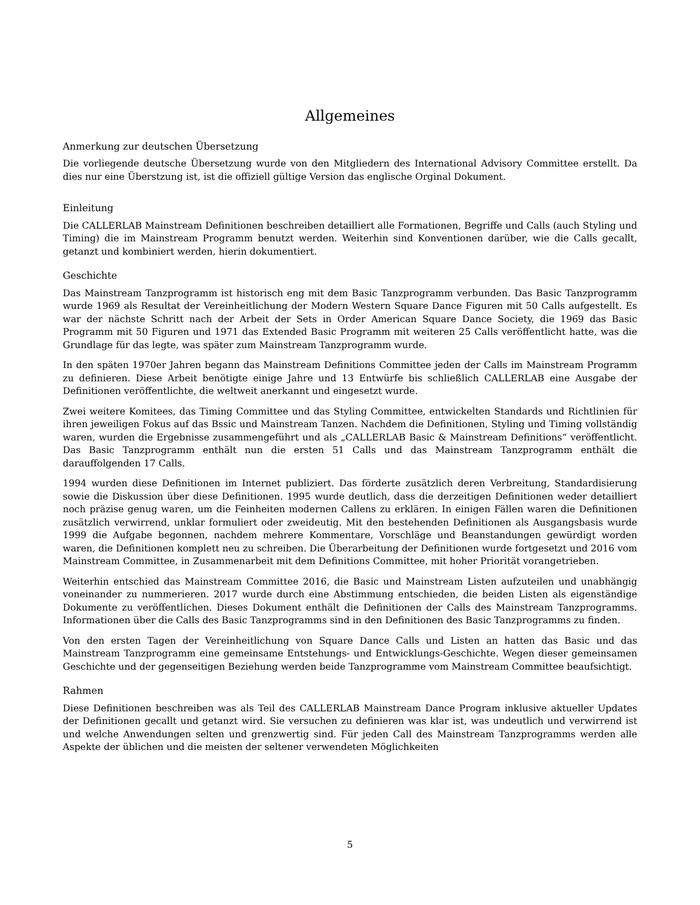Allgemeines
Anmerkung zur deutschen Übersetzung
Die vorliegende deutsche Übersetzung wurde von den Mitgliedern des International Advisory Committee erstellt. Da dies nur eine Überstzung ist, ist die offiziell gültige Version das englische Orginal Dokument.
Einleitung
Die CALLERLAB Mainstream Definitionen beschreiben detailliert alle Formationen, Begriffe und Calls (auch Styling und Timing) die im Mainstream Programm benutzt werden. Weiterhin sind Konventionen darüber, wie die Calls gecallt, getanzt und kombiniert werden, hierin dokumentiert.
Geschichte
Das Mainstream Tanzprogramm ist historisch eng mit dem Basic Tanzprogramm verbunden. Das Basic Tanzprogramm wurde 1969 als Resultat der Vereinheitlichung der Modern Western Square Dance Figuren mit 50 Calls aufgestellt. Es war der nächste Schritt nach der Arbeit der Sets in Order American Square Dance Society, die 1969 das Basic Programm mit 50 Figuren und 1971 das Extended Basic Programm mit weiteren 25 Calls veröffentlicht hatte, was die Grundlage für das legte, was später zum Mainstream Tanzprogramm wurde.
In den späten 1970er Jahren begann das Mainstream Definitions Committee jeden der Calls im Mainstream Programm zu definieren. Diese Arbeit benötigte einige Jahre und 13 Entwürfe bis schließlich CALLERLAB eine Ausgabe der Definitionen veröffentlichte, die weltweit anerkannt und eingesetzt wurde.
Zwei weitere Komitees, das Timing Committee und das Styling Committee, entwickelten Standards und Richtlinien für ihren jeweiligen Fokus auf das Bssic und Mainstream Tanzen. Nachdem die Definitionen, Styling und Timing vollständig waren, wurden die Ergebnisse zusammengeführt und als „CALLERLAB Basic & Mainstream Definitions“ veröffentlicht. Das Basic Tanzprogramm enthält nun die ersten 51 Calls und das Mainstream Tanzprogramm enthält die darauffolgenden 17 Calls.
1994 wurden diese Definitionen im Internet publiziert. Das förderte zusätzlich deren Verbreitung, Standardisierung sowie die Diskussion über diese Definitionen. 1995 wurde deutlich, dass die derzeitigen Definitionen weder detailliert noch präzise genug waren, um die Feinheiten modernen Callens zu erklären. In einigen Fällen waren die Definitionen zusätzlich verwirrend, unklar formuliert oder zweideutig. Mit den bestehenden Definitionen als Ausgangsbasis wurde 1999 die Aufgabe begonnen, nachdem mehrere Kommentare, Vorschläge und Beanstandungen gewürdigt worden waren, die Definitionen komplett neu zu schreiben. Die Überarbeitung der Definitionen wurde fortgesetzt und 2016 vom Mainstream Committee, in Zusammenarbeit mit dem Definitions Committee, mit hoher Priorität vorangetrieben.
Weiterhin entschied das Mainstream Committee 2016, die Basic und Mainstream Listen aufzuteilen und unabhängig voneinander zu nummerieren. 2017 wurde durch eine Abstimmung entschieden, die beiden Listen als eigenständige Dokumente zu veröffentlichen. Dieses Dokument enthält die Definitionen der Calls des Mainstream Tanzprogramms. Informationen über die Calls des Basic Tanzprogramms sind in den Definitionen des Basic Tanzprogramms zu finden.
Von den ersten Tagen der Vereinheitlichung von Square Dance Calls und Listen an hatten das Basic und das Mainstream Tanzprogramm eine gemeinsame Entstehungs- und Entwicklungs-Geschichte. Wegen dieser gemeinsamen Geschichte und der gegenseitigen Beziehung werden beide Tanzprogramme vom Mainstream Committee beaufsichtigt.
Rahmen
Diese Definitionen beschreiben was als Teil des CALLERLAB Mainstream Dance Program inklusive aktueller Updates der Definitionen gecallt und getanzt wird. Sie versuchen zu definieren was klar ist, was undeutlich und verwirrend ist und welche Anwendungen selten und grenzwertig sind. Für jeden Call des Mainstream Tanzprogramms werden alle Aspekte der üblichen und die meisten der seltener verwendeten Möglichkeiten
5